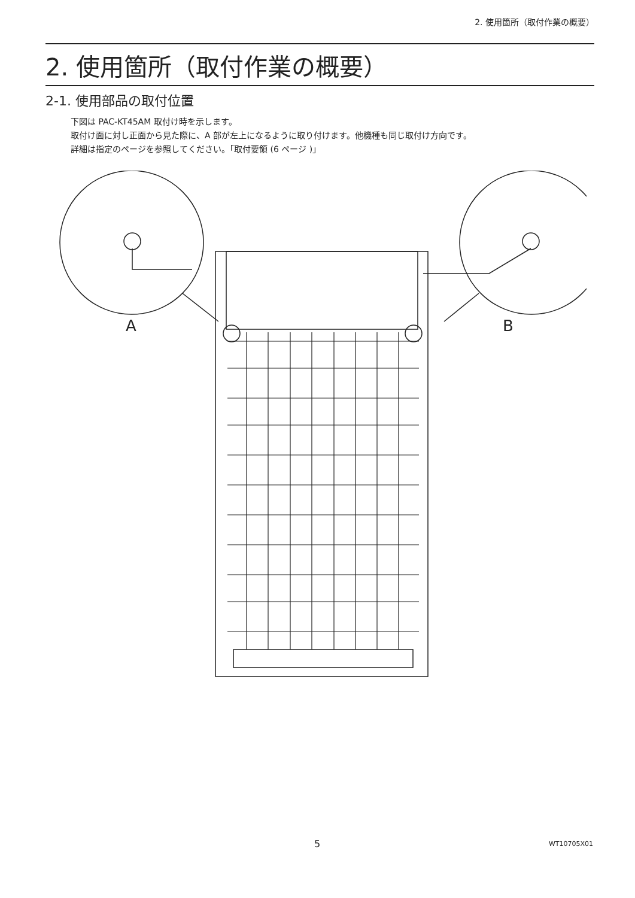2. 使用箇所（取付作業の概要）
2. 使用箇所（取付作業の概要）
2-1. 使用部品の取付位置
下図は PAC-KT45AM 取付け時を示します。
取付け面に対し正面から見た際に、A 部が左上になるように取り付けます。他機種も同じ取付け方向です。
詳細は指定のページを参照してください。「取付要領 (6 ページ )」
A
B
5 WT10705X01